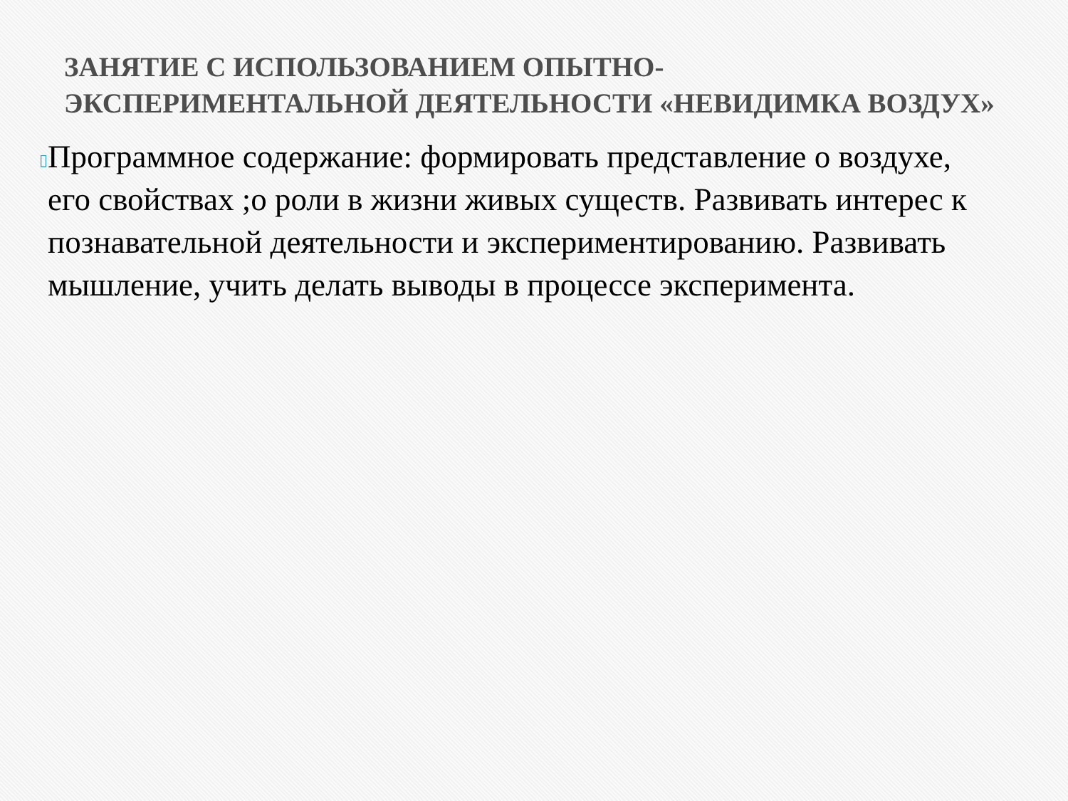ЗАНЯТИЕ С ИСПОЛЬЗОВАНИЕМ ОПЫТНО-ЭКСПЕРИМЕНТАЛЬНОЙ ДЕЯТЕЛЬНОСТИ «НЕВИДИМКА ВОЗДУХ»
▯
Программное содержание: формировать представление о воздухе, его свойствах ;о роли в жизни живых существ. Развивать интерес к познавательной деятельности и экспериментированию. Развивать мышление, учить делать выводы в процессе эксперимента.